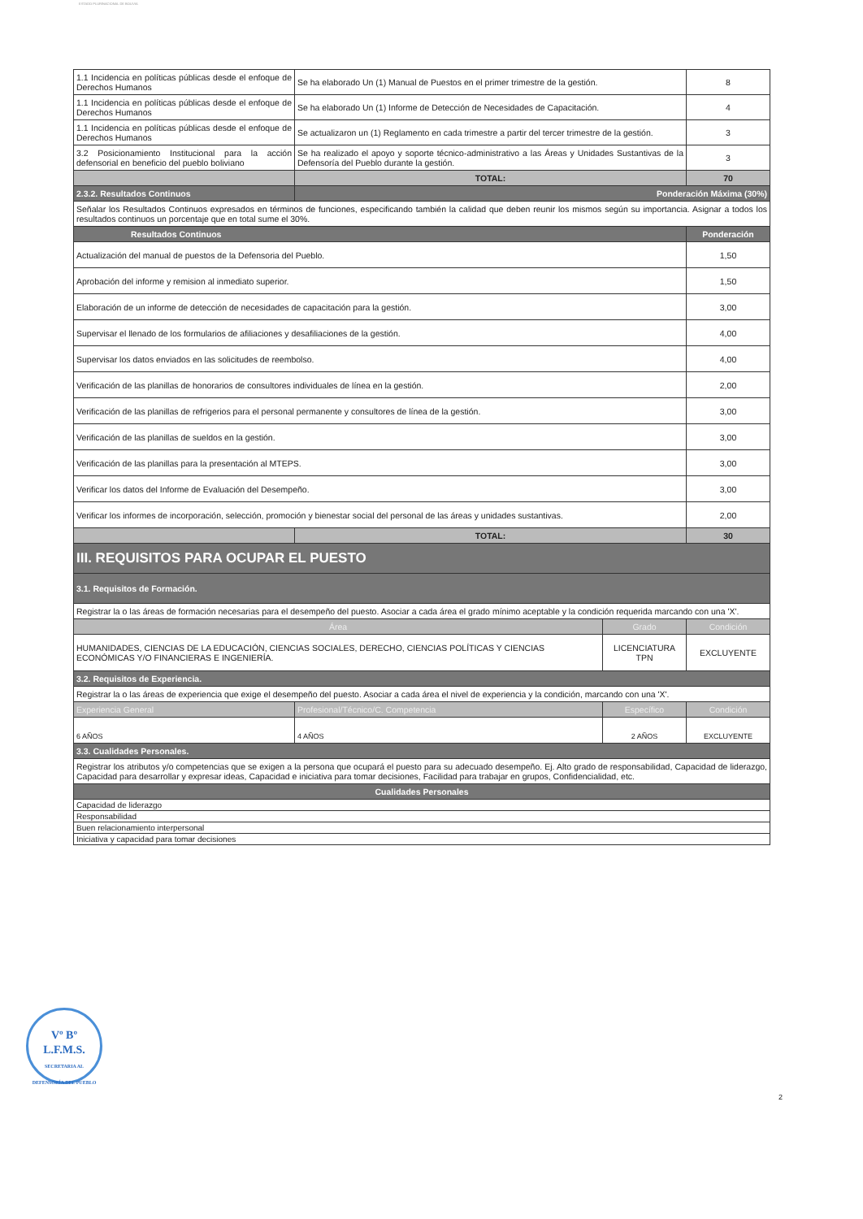ESTADO PLURINACIONAL DE BOLIVIA
| 1.1 Incidencia en políticas públicas desde el enfoque de Derechos Humanos | Se ha elaborado Un (1) Manual de Puestos en el primer trimestre de la gestión. | | 8 |
| 1.1 Incidencia en políticas públicas desde el enfoque de Derechos Humanos | Se ha elaborado Un (1) Informe de Detección de Necesidades de Capacitación. | | 4 |
| 1.1 Incidencia en políticas públicas desde el enfoque de Derechos Humanos | Se actualizaron un (1) Reglamento en cada trimestre a partir del tercer trimestre de la gestión. | | 3 |
| 3.2 Posicionamiento Institucional para la acción defensorial en beneficio del pueblo boliviano | Se ha realizado el apoyo y soporte técnico-administrativo a las Áreas y Unidades Sustantivas de la Defensoría del Pueblo durante la gestión. | | 3 |
| | TOTAL: | | 70 |
| 2.3.2. Resultados Continuos | Ponderación Máxima (30%) | | |
| Señalar los Resultados Continuos expresados en términos de funciones, especificando también la calidad que deben reunir los mismos según su importancia. Asignar a todos los resultados continuos un porcentaje que en total sume el 30%. | | | |
| Resultados Continuos | | | Ponderación |
| Actualización del manual de puestos de la Defensoria del Pueblo. | | | 1,50 |
| Aprobación del informe y remision al inmediato superior. | | | 1,50 |
| Elaboración de un informe de detección de necesidades de capacitación para la gestión. | | | 3,00 |
| Supervisar el llenado de los formularios de afiliaciones y desafiliaciones de la gestión. | | | 4,00 |
| Supervisar los datos enviados en las solicitudes de reembolso. | | | 4,00 |
| Verificación de las planillas de honorarios de consultores individuales de línea en la gestión. | | | 2,00 |
| Verificación de las planillas de refrigerios para el personal permanente y consultores de línea de la gestión. | | | 3,00 |
| Verificación de las planillas de sueldos en la gestión. | | | 3,00 |
| Verificación de las planillas para la presentación al MTEPS. | | | 3,00 |
| Verificar los datos del Informe de Evaluación del Desempeño. | | | 3,00 |
| Verificar los informes de incorporación, selección, promoción y bienestar social del personal de las áreas y unidades sustantivas. | | | 2,00 |
| | TOTAL: | | 30 |
| III. REQUISITOS PARA OCUPAR EL PUESTO | | | |
| 3.1. Requisitos de Formación. | | | |
| Registrar la o las áreas de formación necesarias para el desempeño del puesto. Asociar a cada área el grado mínimo aceptable y la condición requerida marcando con una 'X'. | | | |
| Área | | Grado | Condición |
| HUMANIDADES, CIENCIAS DE LA EDUCACIÓN, CIENCIAS SOCIALES, DERECHO, CIENCIAS POLÍTICAS Y CIENCIAS ECONÓMICAS Y/O FINANCIERAS E INGENIERÍA. | | LICENCIATURA TPN | EXCLUYENTE |
| 3.2. Requisitos de Experiencia. | | | |
| Registrar la o las áreas de experiencia que exige el desempeño del puesto. Asociar a cada área el nivel de experiencia y la condición, marcando con una 'X'. | | | |
| Experiencia General | Profesional/Técnico/C. Competencia | Específico | Condición |
| 6 AÑOS | 4 AÑOS | 2 AÑOS | EXCLUYENTE |
| 3.3. Cualidades Personales. | | | |
| Registrar los atributos y/o competencias que se exigen a la persona que ocupará el puesto para su adecuado desempeño. Ej. Alto grado de responsabilidad, Capacidad de liderazgo, Capacidad para desarrollar y expresar ideas, Capacidad e iniciativa para tomar decisiones, Facilidad para trabajar en grupos, Confidencialidad, etc. | | | |
| Cualidades Personales | | | |
| Capacidad de liderazgo | | | |
| Responsabilidad | | | |
| Buen relacionamiento interpersonal | | | |
| Iniciativa y capacidad para tomar decisiones | | | |
Vº Bº
L.F.M.S.
SECRETARIA AL DEFENSORÍA DEL PUEBLO
2